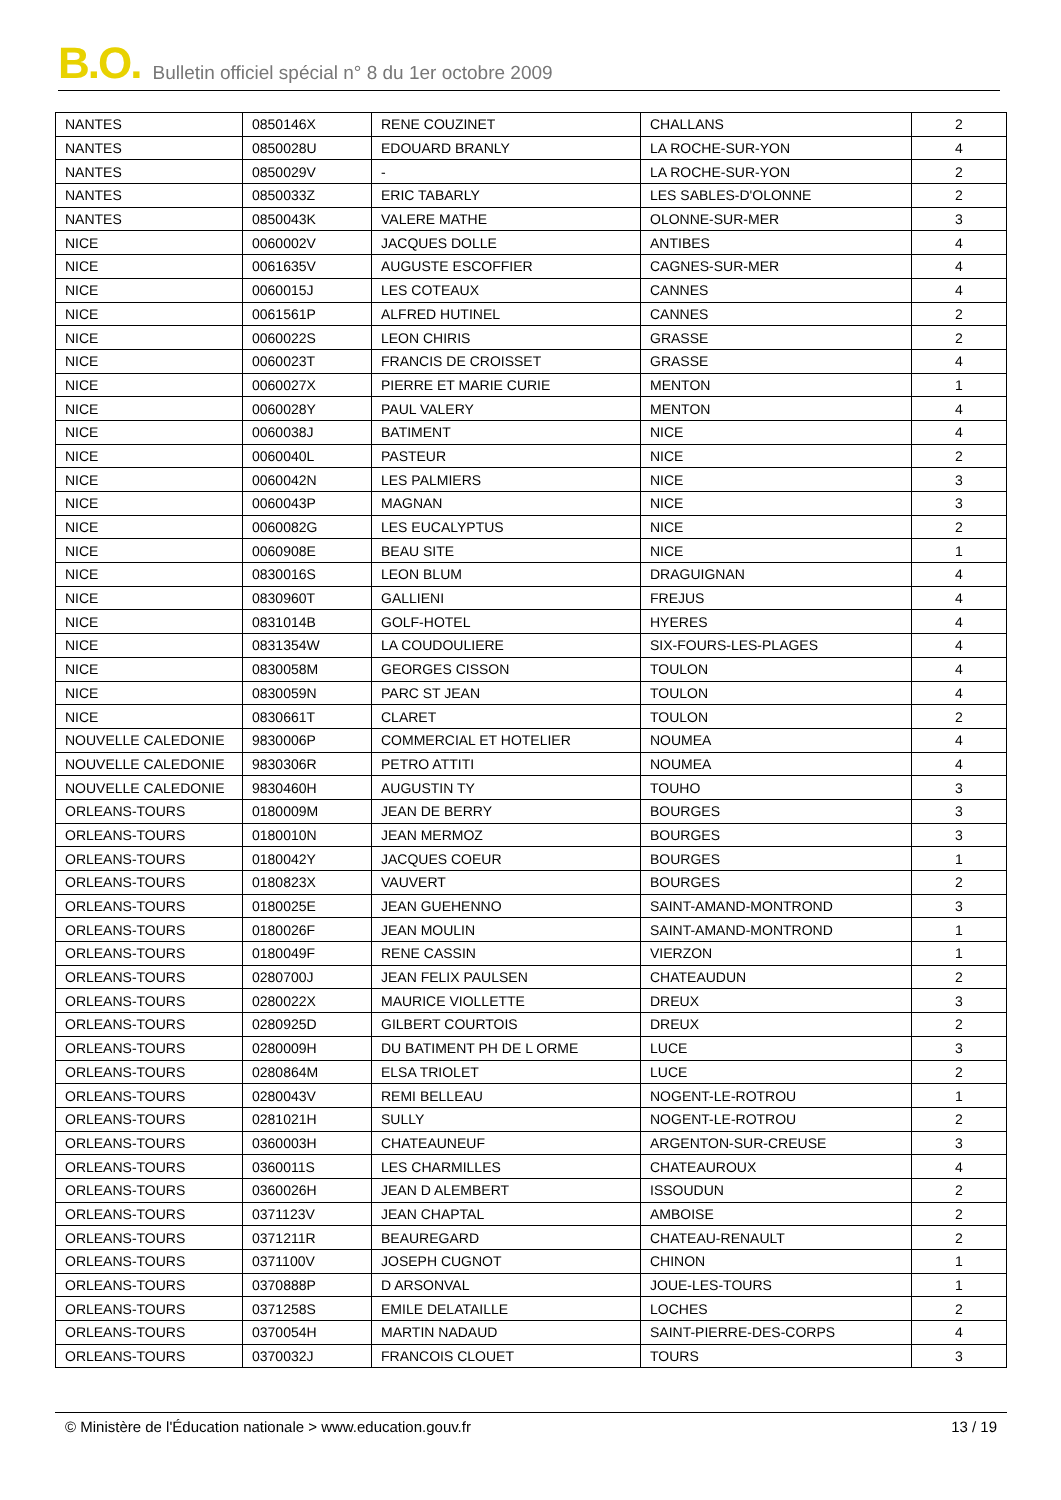B.O. Bulletin officiel spécial n° 8 du 1er octobre 2009
| NANTES | 0850146X | RENE COUZINET | CHALLANS | 2 |
| NANTES | 0850028U | EDOUARD BRANLY | LA ROCHE-SUR-YON | 4 |
| NANTES | 0850029V | - | LA ROCHE-SUR-YON | 2 |
| NANTES | 0850033Z | ERIC TABARLY | LES SABLES-D'OLONNE | 2 |
| NANTES | 0850043K | VALERE MATHE | OLONNE-SUR-MER | 3 |
| NICE | 0060002V | JACQUES DOLLE | ANTIBES | 4 |
| NICE | 0061635V | AUGUSTE ESCOFFIER | CAGNES-SUR-MER | 4 |
| NICE | 0060015J | LES COTEAUX | CANNES | 4 |
| NICE | 0061561P | ALFRED HUTINEL | CANNES | 2 |
| NICE | 0060022S | LEON CHIRIS | GRASSE | 2 |
| NICE | 0060023T | FRANCIS DE CROISSET | GRASSE | 4 |
| NICE | 0060027X | PIERRE ET MARIE CURIE | MENTON | 1 |
| NICE | 0060028Y | PAUL VALERY | MENTON | 4 |
| NICE | 0060038J | BATIMENT | NICE | 4 |
| NICE | 0060040L | PASTEUR | NICE | 2 |
| NICE | 0060042N | LES PALMIERS | NICE | 3 |
| NICE | 0060043P | MAGNAN | NICE | 3 |
| NICE | 0060082G | LES EUCALYPTUS | NICE | 2 |
| NICE | 0060908E | BEAU SITE | NICE | 1 |
| NICE | 0830016S | LEON BLUM | DRAGUIGNAN | 4 |
| NICE | 0830960T | GALLIENI | FREJUS | 4 |
| NICE | 0831014B | GOLF-HOTEL | HYERES | 4 |
| NICE | 0831354W | LA COUDOULIERE | SIX-FOURS-LES-PLAGES | 4 |
| NICE | 0830058M | GEORGES CISSON | TOULON | 4 |
| NICE | 0830059N | PARC ST JEAN | TOULON | 4 |
| NICE | 0830661T | CLARET | TOULON | 2 |
| NOUVELLE CALEDONIE | 9830006P | COMMERCIAL ET HOTELIER | NOUMEA | 4 |
| NOUVELLE CALEDONIE | 9830306R | PETRO ATTITI | NOUMEA | 4 |
| NOUVELLE CALEDONIE | 9830460H | AUGUSTIN TY | TOUHO | 3 |
| ORLEANS-TOURS | 0180009M | JEAN DE BERRY | BOURGES | 3 |
| ORLEANS-TOURS | 0180010N | JEAN MERMOZ | BOURGES | 3 |
| ORLEANS-TOURS | 0180042Y | JACQUES COEUR | BOURGES | 1 |
| ORLEANS-TOURS | 0180823X | VAUVERT | BOURGES | 2 |
| ORLEANS-TOURS | 0180025E | JEAN GUEHENNO | SAINT-AMAND-MONTROND | 3 |
| ORLEANS-TOURS | 0180026F | JEAN MOULIN | SAINT-AMAND-MONTROND | 1 |
| ORLEANS-TOURS | 0180049F | RENE CASSIN | VIERZON | 1 |
| ORLEANS-TOURS | 0280700J | JEAN FELIX PAULSEN | CHATEAUDUN | 2 |
| ORLEANS-TOURS | 0280022X | MAURICE VIOLLETTE | DREUX | 3 |
| ORLEANS-TOURS | 0280925D | GILBERT COURTOIS | DREUX | 2 |
| ORLEANS-TOURS | 0280009H | DU BATIMENT PH DE L ORME | LUCE | 3 |
| ORLEANS-TOURS | 0280864M | ELSA TRIOLET | LUCE | 2 |
| ORLEANS-TOURS | 0280043V | REMI BELLEAU | NOGENT-LE-ROTROU | 1 |
| ORLEANS-TOURS | 0281021H | SULLY | NOGENT-LE-ROTROU | 2 |
| ORLEANS-TOURS | 0360003H | CHATEAUNEUF | ARGENTON-SUR-CREUSE | 3 |
| ORLEANS-TOURS | 0360011S | LES CHARMILLES | CHATEAUROUX | 4 |
| ORLEANS-TOURS | 0360026H | JEAN D ALEMBERT | ISSOUDUN | 2 |
| ORLEANS-TOURS | 0371123V | JEAN CHAPTAL | AMBOISE | 2 |
| ORLEANS-TOURS | 0371211R | BEAUREGARD | CHATEAU-RENAULT | 2 |
| ORLEANS-TOURS | 0371100V | JOSEPH CUGNOT | CHINON | 1 |
| ORLEANS-TOURS | 0370888P | D ARSONVAL | JOUE-LES-TOURS | 1 |
| ORLEANS-TOURS | 0371258S | EMILE DELATAILLE | LOCHES | 2 |
| ORLEANS-TOURS | 0370054H | MARTIN NADAUD | SAINT-PIERRE-DES-CORPS | 4 |
| ORLEANS-TOURS | 0370032J | FRANCOIS CLOUET | TOURS | 3 |
© Ministère de l'Éducation nationale > www.education.gouv.fr 13 / 19